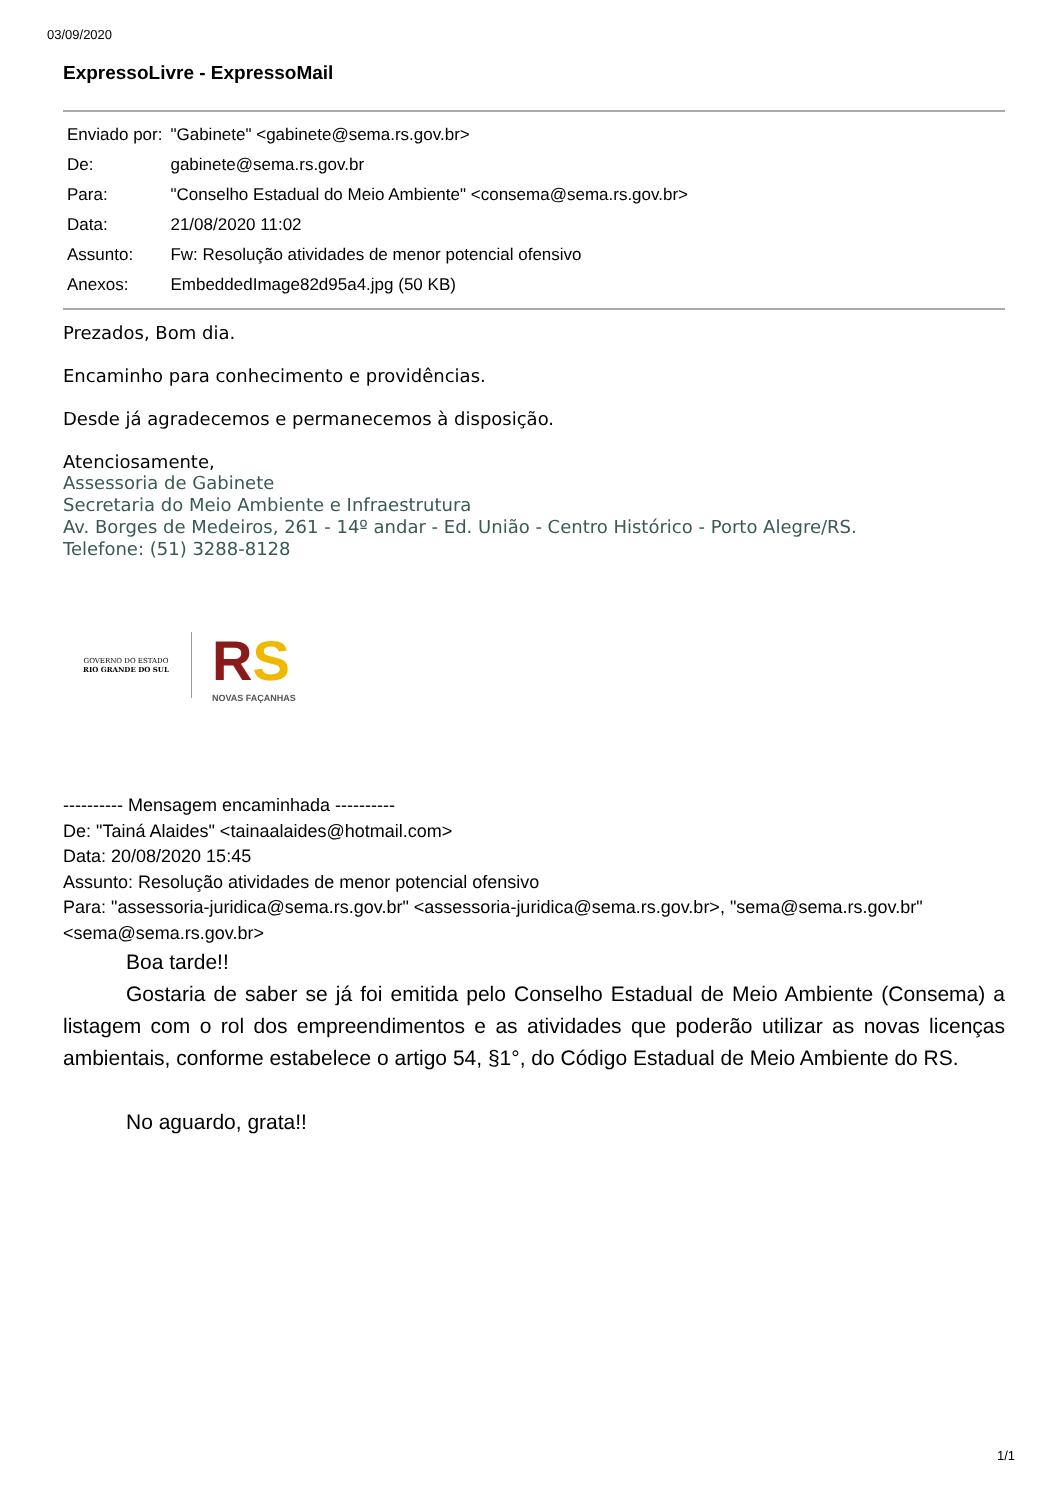03/09/2020
ExpressoLivre - ExpressoMail
| Enviado por: | "Gabinete" <gabinete@sema.rs.gov.br> |
| De: | gabinete@sema.rs.gov.br |
| Para: | "Conselho Estadual do Meio Ambiente" <consema@sema.rs.gov.br> |
| Data: | 21/08/2020 11:02 |
| Assunto: | Fw: Resolução atividades de menor potencial ofensivo |
| Anexos: | EmbeddedImage82d95a4.jpg (50 KB) |
Prezados, Bom dia.
Encaminho para conhecimento e providências.
Desde já agradecemos e permanecemos à disposição.
Atenciosamente,
Assessoria de Gabinete
Secretaria do Meio Ambiente e Infraestrutura
Av. Borges de Medeiros, 261 - 14º andar - Ed. União - Centro Histórico - Porto Alegre/RS.
Telefone: (51) 3288-8128
GOVERNO DO ESTADO
RIO GRANDE DO SUL
RS
NOVAS FAÇANHAS
---------- Mensagem encaminhada ----------
De: "Tainá Alaides" <tainaalaides@hotmail.com>
Data: 20/08/2020 15:45
Assunto: Resolução atividades de menor potencial ofensivo
Para: "assessoria-juridica@sema.rs.gov.br" <assessoria-juridica@sema.rs.gov.br>, "sema@sema.rs.gov.br" <sema@sema.rs.gov.br>
Boa tarde!!
Gostaria de saber se já foi emitida pelo Conselho Estadual de Meio Ambiente (Consema) a listagem com o rol dos empreendimentos e as atividades que poderão utilizar as novas licenças ambientais, conforme estabelece o artigo 54, §1°, do Código Estadual de Meio Ambiente do RS.
No aguardo, grata!!
1/1